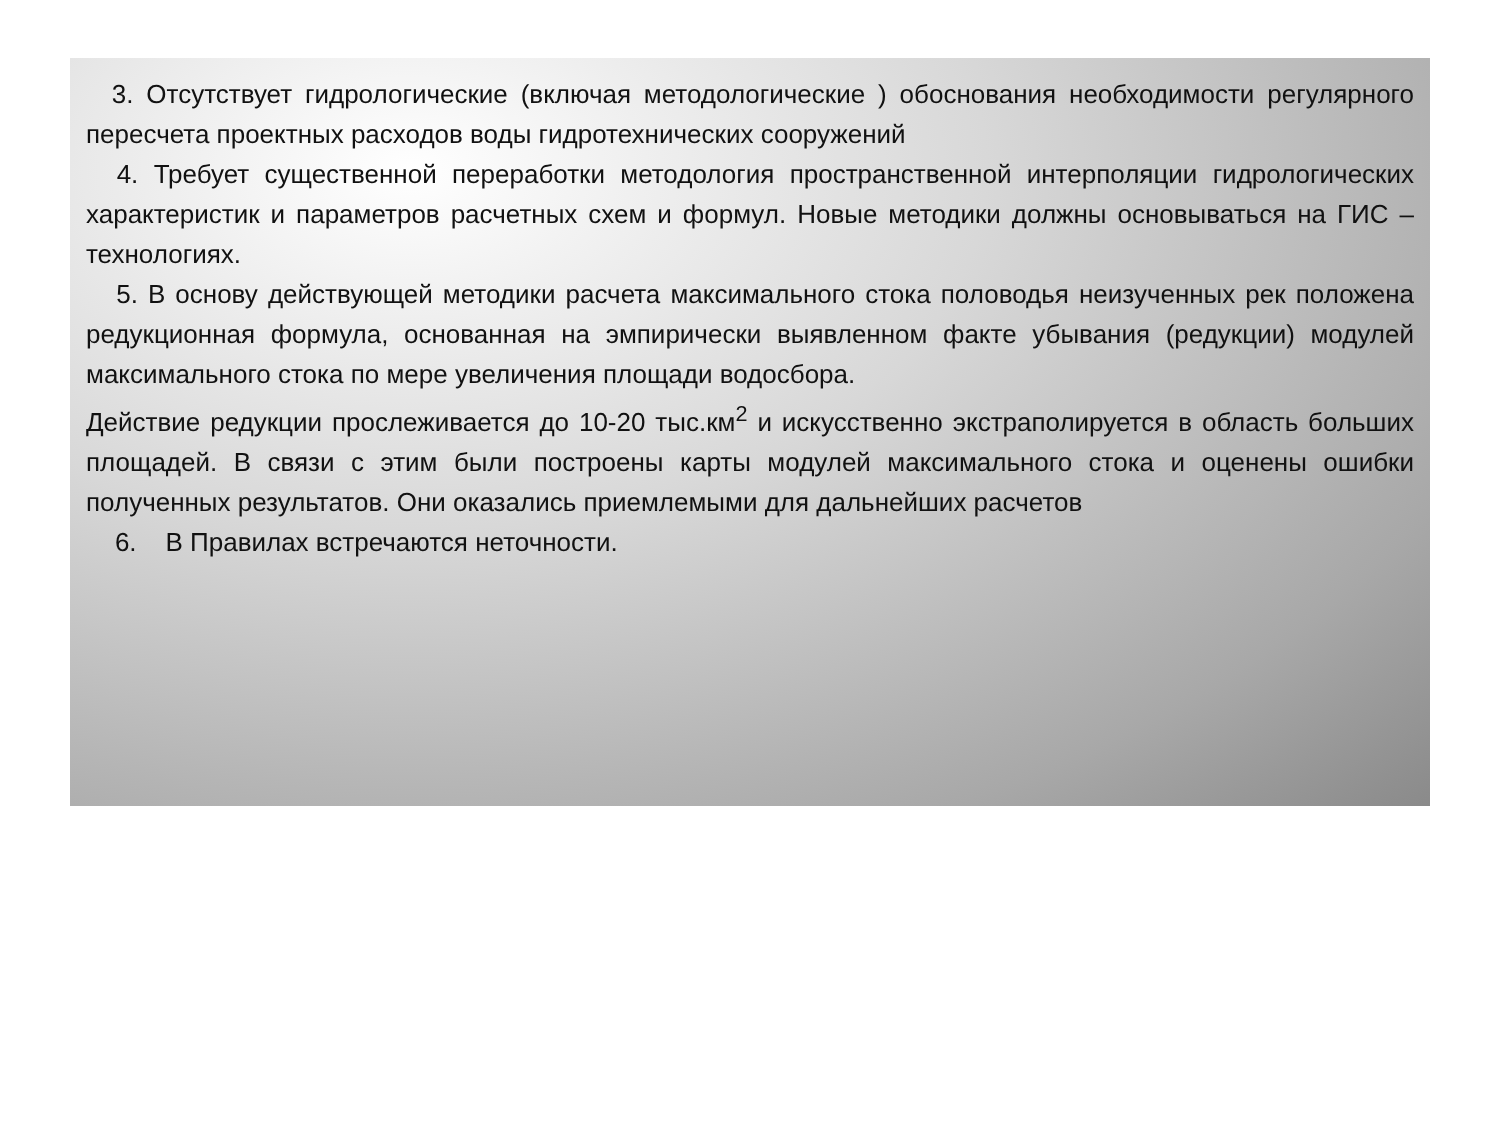3. Отсутствует гидрологические (включая методологические ) обоснования необходимости регулярного пересчета проектных расходов воды гидротехнических сооружений
4. Требует существенной переработки методология пространственной интерполяции гидрологических характеристик и параметров расчетных схем и формул. Новые методики должны основываться на ГИС – технологиях.
5. В основу действующей методики расчета максимального стока половодья неизученных рек положена редукционная формула, основанная на эмпирически выявленном факте убывания (редукции) модулей максимального стока по мере увеличения площади водосбора.
Действие редукции прослеживается до 10-20 тыс.км<sup>2</sup> и искусственно экстраполируется в область больших площадей. В связи с этим были построены карты модулей максимального стока и оценены ошибки полученных результатов. Они оказались приемлемыми для дальнейших расчетов
6. В Правилах встречаются неточности.